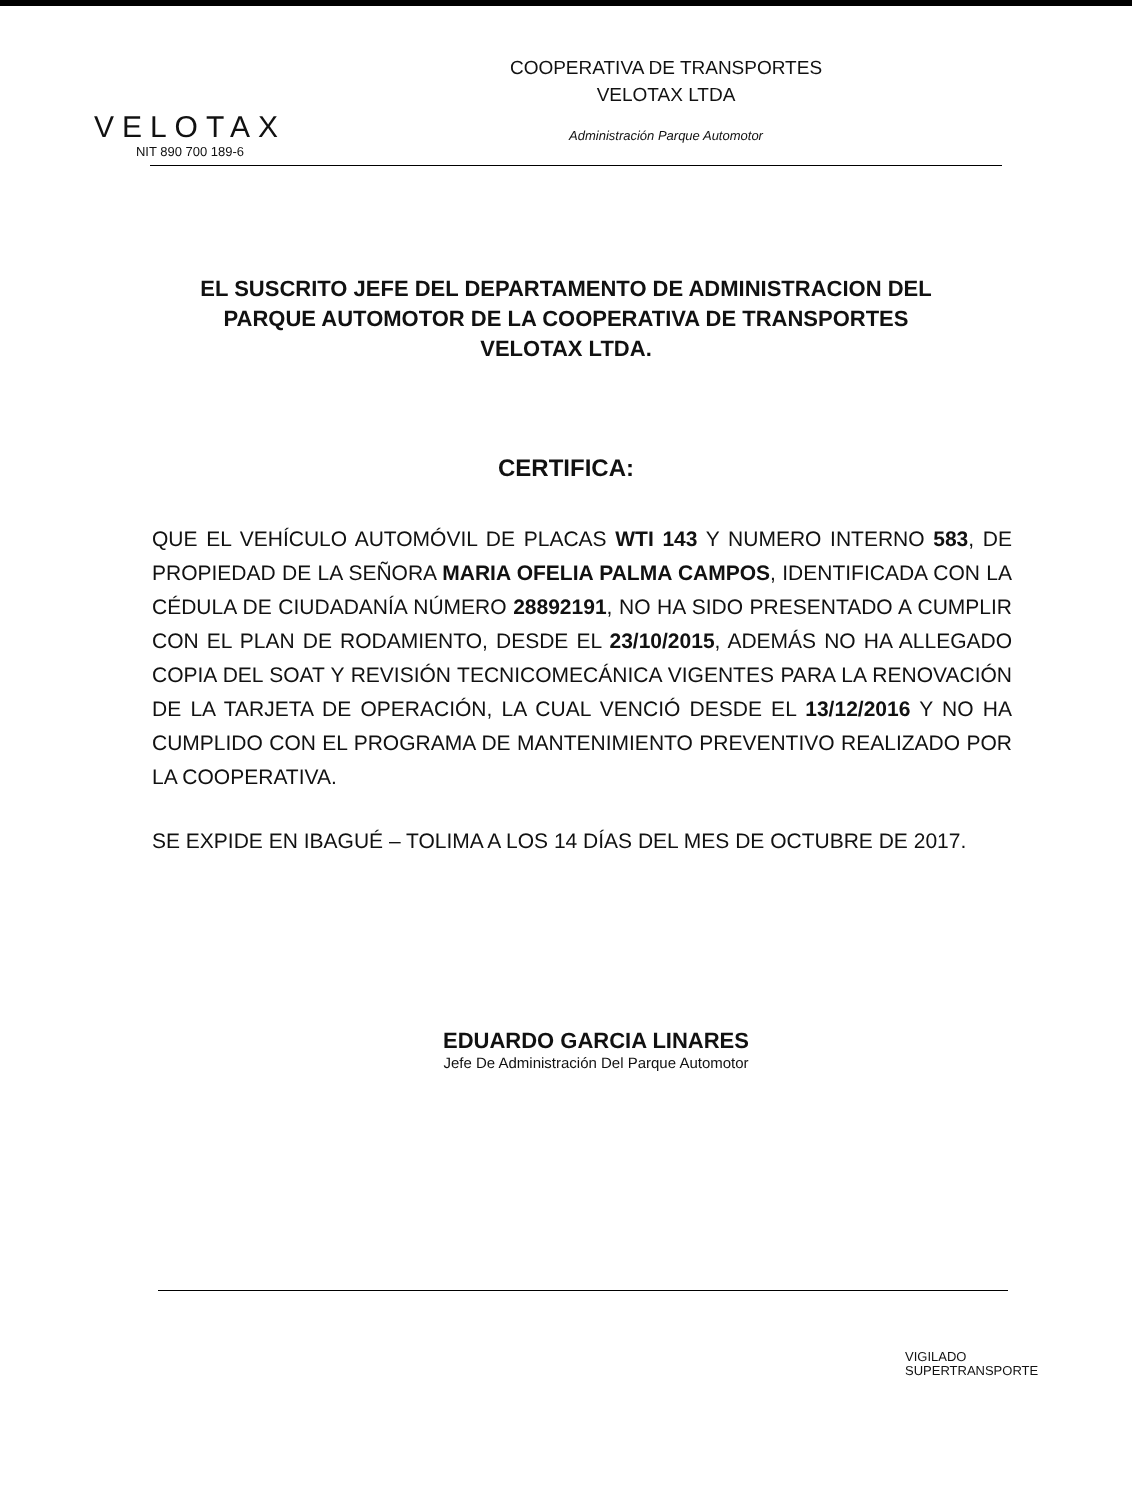VELOTAX
NIT 890 700 189-6
COOPERATIVA DE TRANSPORTES
VELOTAX LTDA
Administración Parque Automotor
EL SUSCRITO JEFE DEL DEPARTAMENTO DE ADMINISTRACION DEL PARQUE AUTOMOTOR DE LA COOPERATIVA DE TRANSPORTES VELOTAX LTDA.
CERTIFICA:
QUE EL VEHÍCULO AUTOMÓVIL DE PLACAS WTI 143 Y NUMERO INTERNO 583, DE PROPIEDAD DE LA SEÑORA MARIA OFELIA PALMA CAMPOS, IDENTIFICADA CON LA CÉDULA DE CIUDADANÍA NÚMERO 28892191, NO HA SIDO PRESENTADO A CUMPLIR CON EL PLAN DE RODAMIENTO, DESDE EL 23/10/2015, ADEMÁS NO HA ALLEGADO COPIA DEL SOAT Y REVISIÓN TECNICOMECÁNICA VIGENTES PARA LA RENOVACIÓN DE LA TARJETA DE OPERACIÓN, LA CUAL VENCIÓ DESDE EL 13/12/2016 Y NO HA CUMPLIDO CON EL PROGRAMA DE MANTENIMIENTO PREVENTIVO REALIZADO POR LA COOPERATIVA.
SE EXPIDE EN IBAGUÉ – TOLIMA A LOS 14 DÍAS DEL MES DE OCTUBRE DE 2017.
EDUARDO GARCIA LINARES
Jefe De Administración Del Parque Automotor
VIGILADO
SUPERTRANSPORTE